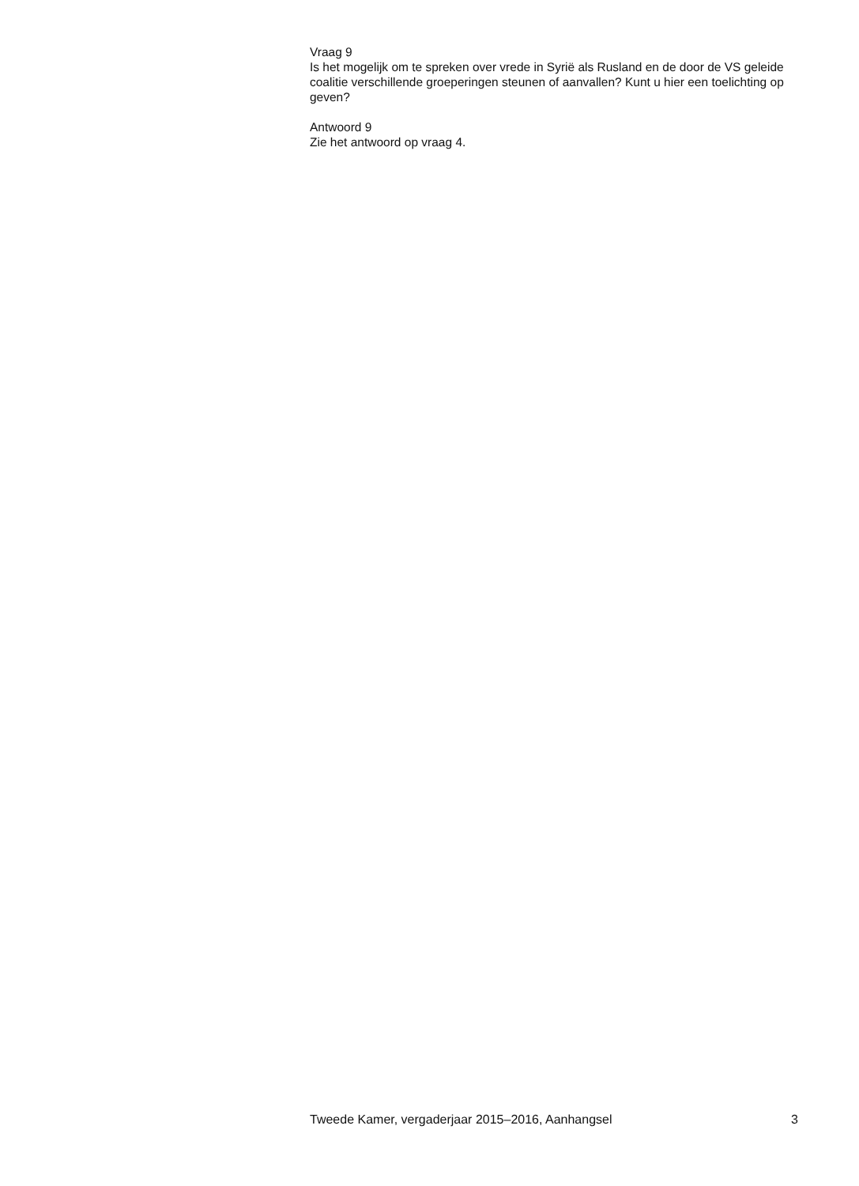Vraag 9
Is het mogelijk om te spreken over vrede in Syrië als Rusland en de door de VS geleide coalitie verschillende groeperingen steunen of aanvallen? Kunt u hier een toelichting op geven?
Antwoord 9
Zie het antwoord op vraag 4.
Tweede Kamer, vergaderjaar 2015–2016, Aanhangsel 3